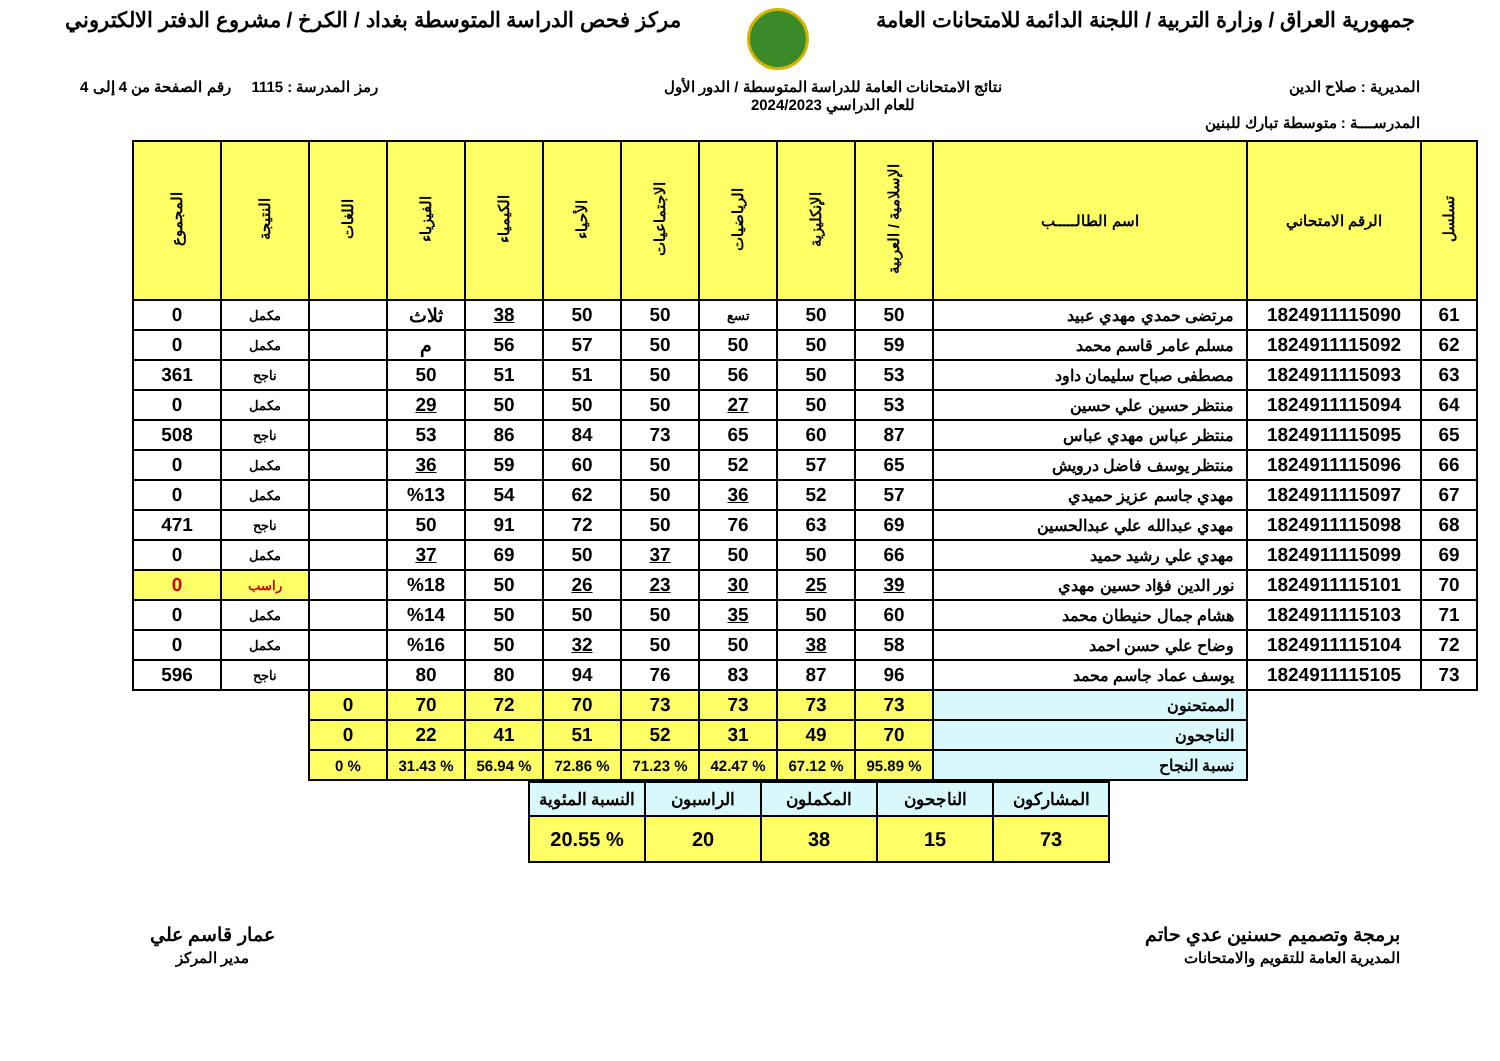جمهورية العراق / وزارة التربية / اللجنة الدائمة للامتحانات العامة
مركز فحص الدراسة المتوسطة بغداد / الكرخ / مشروع الدفتر الالكتروني
المديرية : صلاح الدين نتائج الامتحانات العامة للدراسة المتوسطة / الدور الأول
للعام الدراسي 2024/2023
رمز المدرسة : 1115 رقم الصفحة من 4 إلى 4
المدرســــة : متوسطة تبارك للبنين
| تسلسل | الرقم الامتحاني | اسم الطالـــــب | الإسلامية / العربية | الإنكليزية | الرياضيات | الاجتماعيات | الأحياء | الكيمياء | الفيزياء | اللغات | النتيجة | المجموع |
| --- | --- | --- | --- | --- | --- | --- | --- | --- | --- | --- | --- | --- |
| 61 | 1824911115090 | مرتضى حمدي مهدي عبيد | 50 | 50 | تسع | 50 | 50 | 38 | ثلاث | | مكمل | 0 |
| 62 | 1824911115092 | مسلم عامر قاسم محمد | 59 | 50 | 50 | 50 | 57 | 56 | م | | مكمل | 0 |
| 63 | 1824911115093 | مصطفى صباح سليمان داود | 53 | 50 | 56 | 50 | 51 | 51 | 50 | | ناجح | 361 |
| 64 | 1824911115094 | منتظر حسين علي حسين | 53 | 50 | 27 | 50 | 50 | 50 | 29 | | مكمل | 0 |
| 65 | 1824911115095 | منتظر عباس مهدي عباس | 87 | 60 | 65 | 73 | 84 | 86 | 53 | | ناجح | 508 |
| 66 | 1824911115096 | منتظر يوسف فاضل درويش | 65 | 57 | 52 | 50 | 60 | 59 | 36 | | مكمل | 0 |
| 67 | 1824911115097 | مهدي جاسم عزيز حميدي | 57 | 52 | 36 | 50 | 62 | 54 | %13 | | مكمل | 0 |
| 68 | 1824911115098 | مهدي عبدالله علي عبدالحسين | 69 | 63 | 76 | 50 | 72 | 91 | 50 | | ناجح | 471 |
| 69 | 1824911115099 | مهدي علي رشيد حميد | 66 | 50 | 50 | 37 | 50 | 69 | 37 | | مكمل | 0 |
| 70 | 1824911115101 | نور الدين فؤاد حسين مهدي | 39 | 25 | 30 | 23 | 26 | 50 | %18 | | راسب | 0 |
| 71 | 1824911115103 | هشام جمال حنيطان محمد | 60 | 50 | 35 | 50 | 50 | 50 | %14 | | مكمل | 0 |
| 72 | 1824911115104 | وضاح علي حسن احمد | 58 | 38 | 50 | 50 | 32 | 50 | %16 | | مكمل | 0 |
| 73 | 1824911115105 | يوسف عماد جاسم محمد | 96 | 87 | 83 | 76 | 94 | 80 | 80 | | ناجح | 596 |
| | | الممتحنون | 73 | 73 | 73 | 73 | 70 | 72 | 70 | 0 | | |
| | | الناجحون | 70 | 49 | 31 | 52 | 51 | 41 | 22 | 0 | | |
| | | نسبة النجاح | % 95.89 | % 67.12 | % 42.47 | % 71.23 | % 72.86 | % 56.94 | % 31.43 | % 0 | | |
| المشاركون | الناجحون | المكملون | الراسبون | النسبة المئوية |
| 73 | 15 | 38 | 20 | % 20.55 |
برمجة وتصميم حسنين عدي حاتم
المديرية العامة للتقويم والامتحانات
عمار قاسم علي
مدير المركز